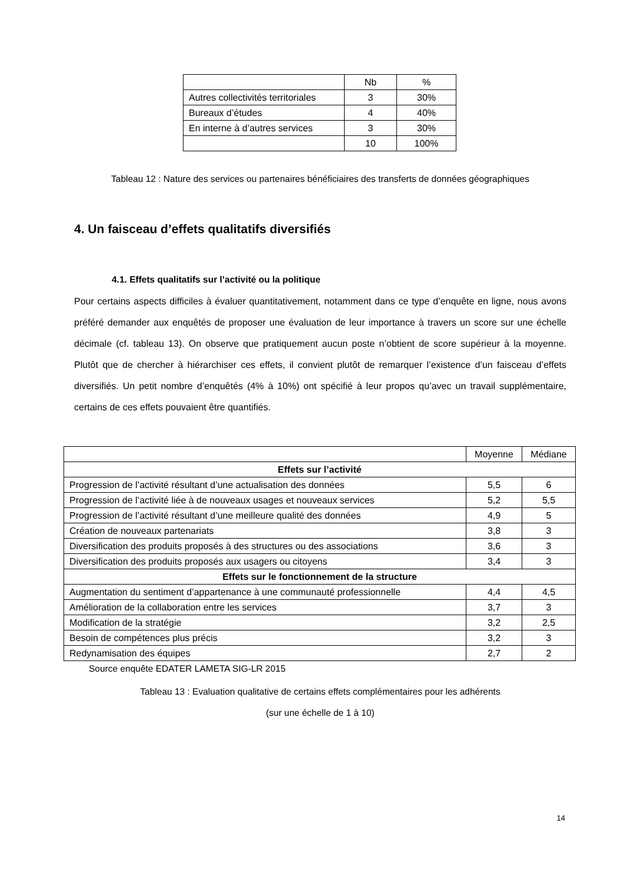| | Nb | % |
| --- | --- | --- |
| Autres collectivités territoriales | 3 | 30% |
| Bureaux d’études | 4 | 40% |
| En interne à d’autres services | 3 | 30% |
| | 10 | 100% |
Tableau 12 : Nature des services ou partenaires bénéficiaires des transferts de données géographiques
4. Un faisceau d’effets qualitatifs diversifiés
4.1. Effets qualitatifs sur l’activité ou la politique
Pour certains aspects difficiles à évaluer quantitativement, notamment dans ce type d’enquête en ligne, nous avons préféré demander aux enquêtés de proposer une évaluation de leur importance à travers un score sur une échelle décimale (cf. tableau 13). On observe que pratiquement aucun poste n’obtient de score supérieur à la moyenne. Plutôt que de chercher à hiérarchiser ces effets, il convient plutôt de remarquer l’existence d’un faisceau d’effets diversifiés. Un petit nombre d’enquêtés (4% à 10%) ont spécifié à leur propos qu’avec un travail supplémentaire, certains de ces effets pouvaient être quantifiés.
| | Moyenne | Médiane |
| --- | --- | --- |
| Effets sur l’activité | | |
| Progression de l’activité résultant d’une actualisation des données | 5,5 | 6 |
| Progression de l’activité liée à de nouveaux usages et nouveaux services | 5,2 | 5,5 |
| Progression de l’activité résultant d’une meilleure qualité des données | 4,9 | 5 |
| Création de nouveaux partenariats | 3,8 | 3 |
| Diversification des produits proposés à des structures ou des associations | 3,6 | 3 |
| Diversification des produits proposés aux usagers ou citoyens | 3,4 | 3 |
| Effets sur le fonctionnement de la structure | | |
| Augmentation du sentiment d’appartenance à une communauté professionnelle | 4,4 | 4,5 |
| Amélioration de la collaboration entre les services | 3,7 | 3 |
| Modification de la stratégie | 3,2 | 2,5 |
| Besoin de compétences plus précis | 3,2 | 3 |
| Redynamisation des équipes | 2,7 | 2 |
Source enquête EDATER LAMETA SIG-LR 2015
Tableau 13 : Evaluation qualitative de certains effets complémentaires pour les adhérents
(sur une échelle de 1 à 10)
14